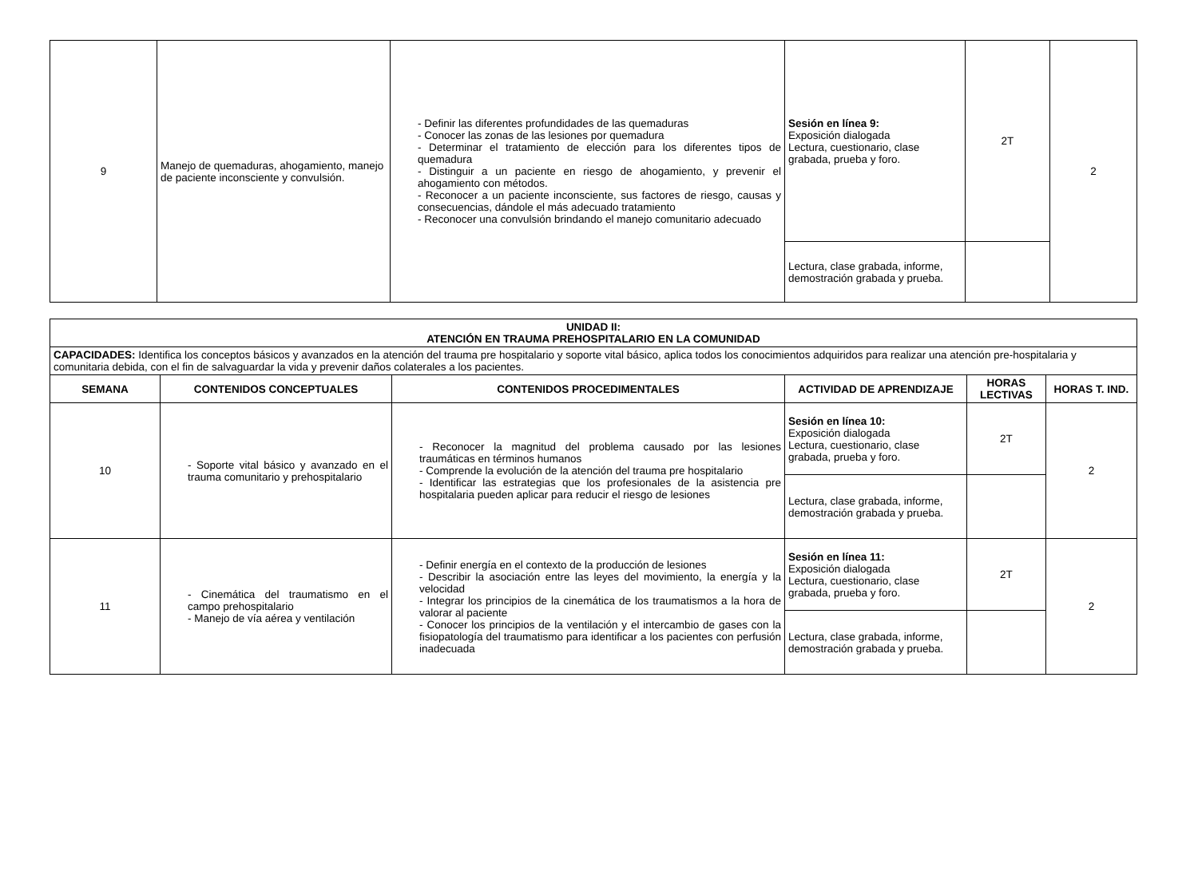| 9 | Manejo de quemaduras, ahogamiento, manejo de paciente inconsciente y convulsión. | - Definir las diferentes profundidades de las quemaduras - Conocer las zonas de las lesiones por quemadura - Determinar el tratamiento de elección para los diferentes tipos de quemadura - Distinguir a un paciente en riesgo de ahogamiento, y prevenir el ahogamiento con métodos. - Reconocer a un paciente inconsciente, sus factores de riesgo, causas y consecuencias, dándole el más adecuado tratamiento - Reconocer una convulsión brindando el manejo comunitario adecuado | Sesión en línea 9: Exposición dialogada Lectura, cuestionario, clase grabada, prueba y foro. | 2T | 2 |
| | | | Lectura, clase grabada, informe, demostración grabada y prueba. | | |
| UNIDAD II: ATENCIÓN EN TRAUMA PREHOSPITALARIO EN LA COMUNIDAD | | | | | |
| --- | --- | --- | --- | --- | --- |
| CAPACIDADES: Identifica los conceptos básicos y avanzados en la atención del trauma pre hospitalario y soporte vital básico, aplica todos los conocimientos adquiridos para realizar una atención pre-hospitalaria y comunitaria debida, con el fin de salvaguardar la vida y prevenir daños colaterales a los pacientes. | | | | | |
| SEMANA | CONTENIDOS CONCEPTUALES | CONTENIDOS PROCEDIMENTALES | ACTIVIDAD DE APRENDIZAJE | HORAS LECTIVAS | HORAS T. IND. |
| 10 | - Soporte vital básico y avanzado en el trauma comunitario y prehospitalario | - Reconocer la magnitud del problema causado por las lesiones traumáticas en términos humanos - Comprende la evolución de la atención del trauma pre hospitalario - Identificar las estrategias que los profesionales de la asistencia pre hospitalaria pueden aplicar para reducir el riesgo de lesiones | Sesión en línea 10: Exposición dialogada Lectura, cuestionario, clase grabada, prueba y foro. | 2T | 2 |
| | | | Lectura, clase grabada, informe, demostración grabada y prueba. | | |
| 11 | - Cinemática del traumatismo en el campo prehospitalario - Manejo de vía aérea y ventilación | - Definir energía en el contexto de la producción de lesiones - Describir la asociación entre las leyes del movimiento, la energía y la velocidad - Integrar los principios de la cinemática de los traumatismos a la hora de valorar al paciente - Conocer los principios de la ventilación y el intercambio de gases con la fisiopatología del traumatismo para identificar a los pacientes con perfusión inadecuada | Sesión en línea 11: Exposición dialogada Lectura, cuestionario, clase grabada, prueba y foro. | 2T | 2 |
| | | | Lectura, clase grabada, informe, demostración grabada y prueba. | | |